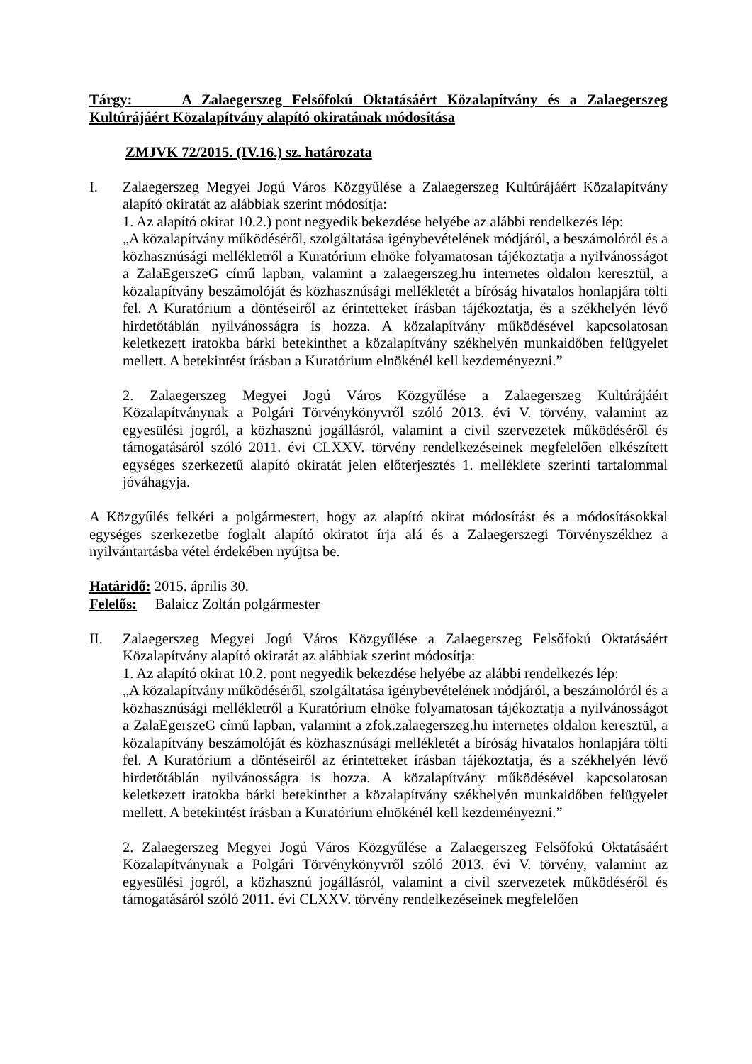Tárgy: A Zalaegerszeg Felsőfokú Oktatásáért Közalapítvány és a Zalaegerszeg Kultúrájáért Közalapítvány alapító okiratának módosítása
ZMJVK 72/2015. (IV.16.) sz. határozata
I. Zalaegerszeg Megyei Jogú Város Közgyűlése a Zalaegerszeg Kultúrájáért Közalapítvány alapító okiratát az alábbiak szerint módosítja:
1. Az alapító okirat 10.2.) pont negyedik bekezdése helyébe az alábbi rendelkezés lép:
„A közalapítvány működéséről, szolgáltatása igénybevételének módjáról, a beszámolóról és a közhasznúsági mellékletről a Kuratórium elnöke folyamatosan tájékoztatja a nyilvánosságot a ZalaEgerszeG című lapban, valamint a zalaegerszeg.hu internetes oldalon keresztül, a közalapítvány beszámolóját és közhasznúsági mellékletét a bíróság hivatalos honlapjára tölti fel. A Kuratórium a döntéseiről az érintetteket írásban tájékoztatja, és a székhelyén lévő hirdetőtáblán nyilvánosságra is hozza. A közalapítvány működésével kapcsolatosan keletkezett iratokba bárki betekinthet a közalapítvány székhelyén munkaidőben felügyelet mellett. A betekintést írásban a Kuratórium elnökénél kell kezdeményezni.”
2. Zalaegerszeg Megyei Jogú Város Közgyűlése a Zalaegerszeg Kultúrájáért Közalapítványnak a Polgári Törvénykönyvről szóló 2013. évi V. törvény, valamint az egyesülési jogról, a közhasznú jogállásról, valamint a civil szervezetek működéséről és támogatásáról szóló 2011. évi CLXXV. törvény rendelkezéseinek megfelelően elkészített egységes szerkezetű alapító okiratát jelen előterjesztés 1. melléklete szerinti tartalommal jóváhagyja.
A Közgyűlés felkéri a polgármestert, hogy az alapító okirat módosítást és a módosításokkal egységes szerkezetbe foglalt alapító okiratot írja alá és a Zalaegerszegi Törvényszékhez a nyilvántartásba vétel érdekében nyújtsa be.
Határidő: 2015. április 30.
Felelős: Balaicz Zoltán polgármester
II. Zalaegerszeg Megyei Jogú Város Közgyűlése a Zalaegerszeg Felsőfokú Oktatásáért Közalapítvány alapító okiratát az alábbiak szerint módosítja:
1. Az alapító okirat 10.2. pont negyedik bekezdése helyébe az alábbi rendelkezés lép:
„A közalapítvány működéséről, szolgáltatása igénybevételének módjáról, a beszámolóról és a közhasznúsági mellékletről a Kuratórium elnöke folyamatosan tájékoztatja a nyilvánosságot a ZalaEgerszeG című lapban, valamint a zfok.zalaegerszeg.hu internetes oldalon keresztül, a közalapítvány beszámolóját és közhasznúsági mellékletét a bíróság hivatalos honlapjára tölti fel. A Kuratórium a döntéseiről az érintetteket írásban tájékoztatja, és a székhelyén lévő hirdetőtáblán nyilvánosságra is hozza. A közalapítvány működésével kapcsolatosan keletkezett iratokba bárki betekinthet a közalapítvány székhelyén munkaidőben felügyelet mellett. A betekintést írásban a Kuratórium elnökénél kell kezdeményezni.”
2. Zalaegerszeg Megyei Jogú Város Közgyűlése a Zalaegerszeg Felsőfokú Oktatásáért Közalapítványnak a Polgári Törvénykönyvről szóló 2013. évi V. törvény, valamint az egyesülési jogról, a közhasznú jogállásról, valamint a civil szervezetek működéséről és támogatásáról szóló 2011. évi CLXXV. törvény rendelkezéseinek megfelelően